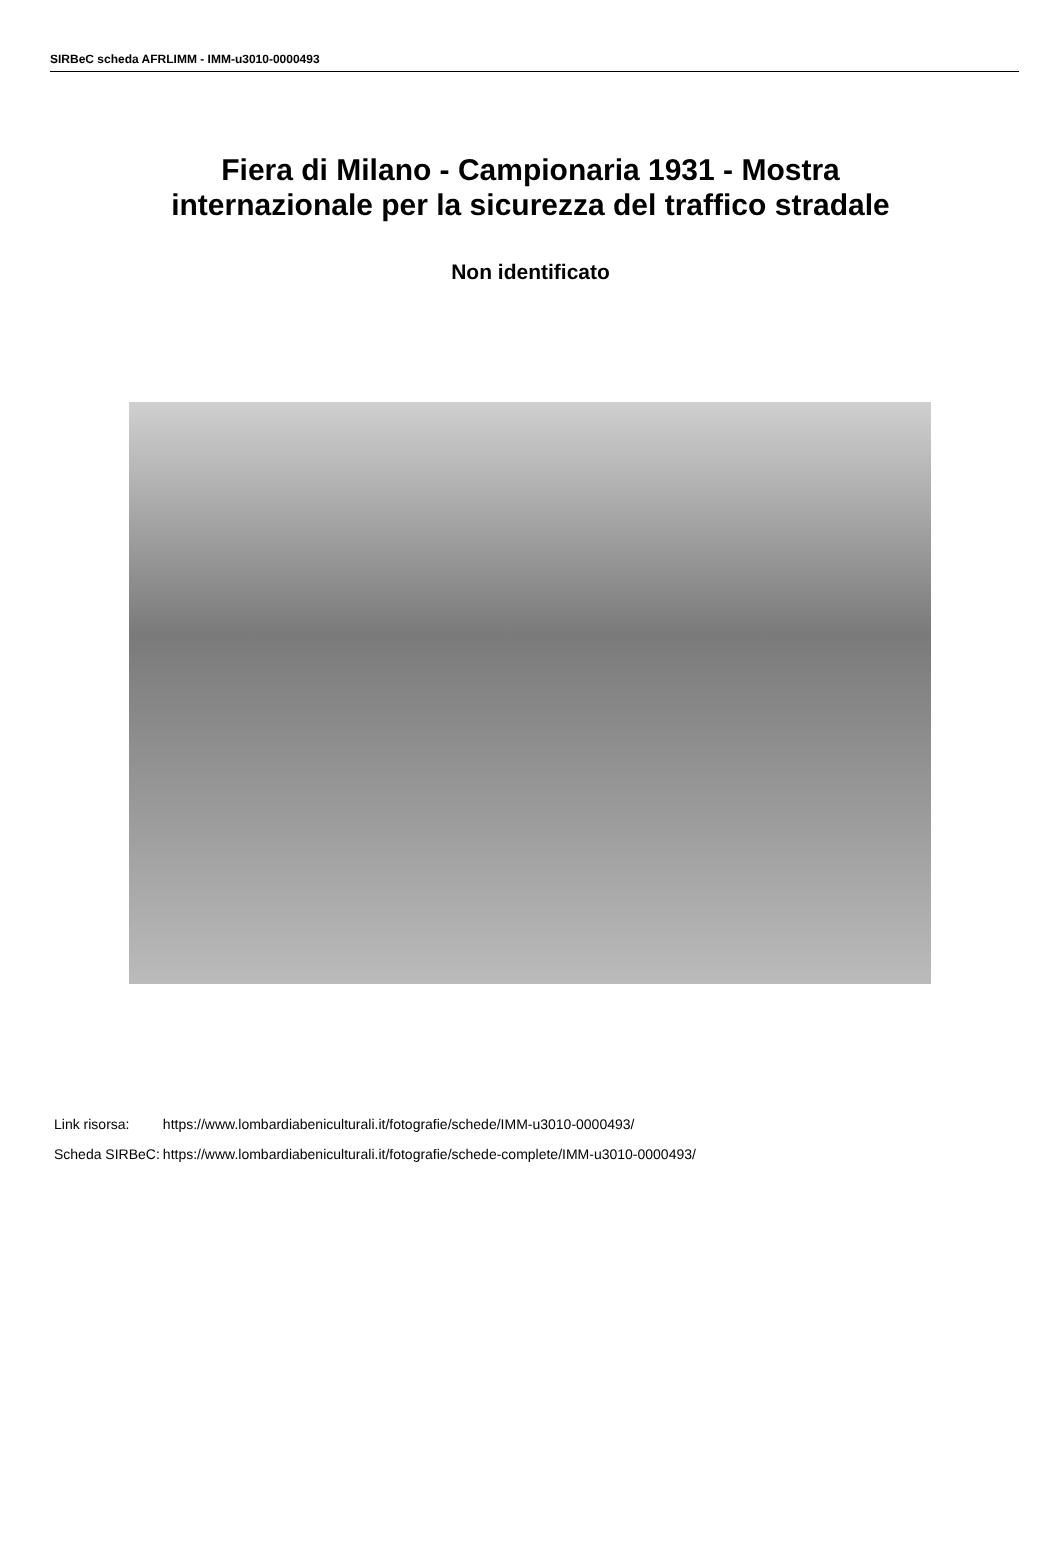SIRBeC scheda AFRLIMM - IMM-u3010-0000493
Fiera di Milano - Campionaria 1931 - Mostra
internazionale per la sicurezza del traffico stradale
Non identificato
| Link risorsa: | https://www.lombardiabeniculturali.it/fotografie/schede/IMM-u3010-0000493/ |
| Scheda SIRBeC: | https://www.lombardiabeniculturali.it/fotografie/schede-complete/IMM-u3010-0000493/ |